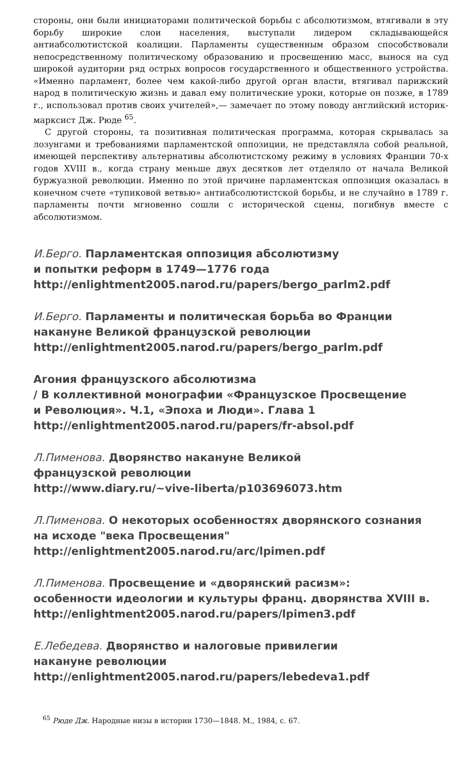стороны, они были инициаторами политической борьбы с абсолютизмом, втягивали в эту борьбу широкие слои населения, выступали лидером складывающейся антиабсолютистской коалиции. Парламенты существенным образом способствовали непосредственному политическому образованию и просвещению масс, вынося на суд широкой аудитории ряд острых вопросов государственного и общественного устройства. «Именно парламент, более чем какой-либо другой орган власти, втягивал парижский народ в политическую жизнь и давал ему политические уроки, которые он позже, в 1789 г., использовал против своих учителей»,— замечает по этому поводу английский историк-марксист Дж. Рюде <sup>65</sup>.
С другой стороны, та позитивная политическая программа, которая скрывалась за лозунгами и требованиями парламентской оппозиции, не представляла собой реальной, имеющей перспективу альтернативы абсолютистскому режиму в условиях Франции 70-х годов XVIII в., когда страну меньше двух десятков лет отделяло от начала Великой буржуазной революции. Именно по этой причине парламентская оппозиция оказалась в конечном счете «тупиковой ветвью» антиабсолютистской борьбы, и не случайно в 1789 г. парламенты почти мгновенно сошли с исторической сцены, погибнув вместе с абсолютизмом.
И.Берго. Парламентская оппозиция абсолютизму
и попытки реформ в 1749—1776 года
http://enlightment2005.narod.ru/papers/bergo_parlm2.pdf
И.Берго. Парламенты и политическая борьба во Франции
накануне Великой французской революции
http://enlightment2005.narod.ru/papers/bergo_parlm.pdf
Агония французского абсолютизма
/ В коллективной монографии «Французское Просвещение
и Революция». Ч.1, «Эпоха и Люди». Глава 1
http://enlightment2005.narod.ru/papers/fr-absol.pdf
Л.Пименова. Дворянство накануне Великой
французской революции
http://www.diary.ru/~vive-liberta/p103696073.htm
Л.Пименова. О некоторых особенностях дворянского сознания
на исходе "века Просвещения"
http://enlightment2005.narod.ru/arc/lpimen.pdf
Л.Пименова. Просвещение и «дворянский расизм»:
особенности идеологии и культуры франц. дворянства XVIII в.
http://enlightment2005.narod.ru/papers/lpimen3.pdf
Е.Лебедева. Дворянство и налоговые привилегии
накануне революции
http://enlightment2005.narod.ru/papers/lebedeva1.pdf
<sup>65</sup> Рюде Дж. Народные низы в истории 1730—1848. М., 1984, с. 67.